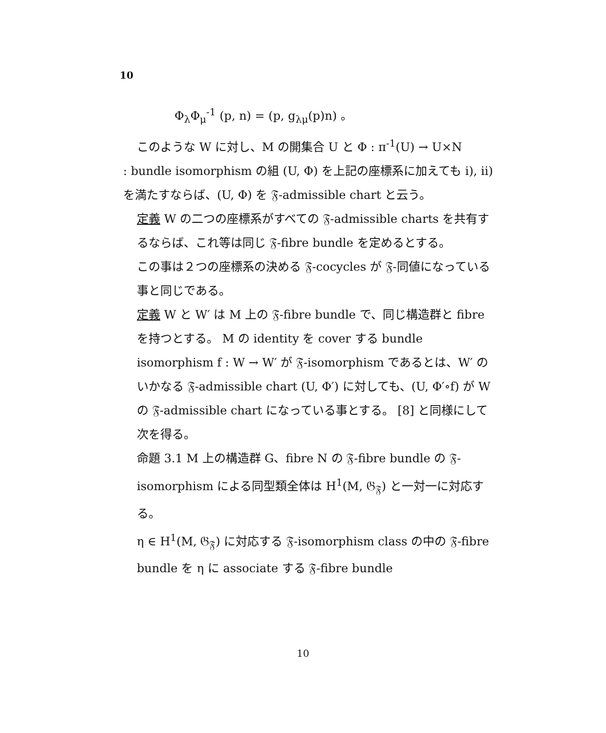10
Φ<sub>λ</sub>Φ<sub>μ</sub><sup>-1</sup> (p, n) = (p, g<sub>λμ</sub>(p)n) 。
このような W に対し、M の開集合 U と Φ : π<sup>-1</sup>(U) → U×N
: bundle isomorphism の組 (U, Φ) を上記の座標系に加えても i), ii) を満たすならば、(U, Φ) を 𝔉-admissible chart と云う。
定義 W の二つの座標系がすべての 𝔉-admissible charts を共有するならば、これ等は同じ 𝔉-fibre bundle を定めるとする。
この事は２つの座標系の決める 𝔉-cocycles が 𝔉-同値になっている事と同じである。
定義 W と W′ は M 上の 𝔉-fibre bundle で、同じ構造群と fibre を持つとする。 M の identity を cover する bundle isomorphism f : W → W′ が 𝔉-isomorphism であるとは、W′ のいかなる 𝔉-admissible chart (U, Φ′) に対しても、(U, Φ′∘f) が W の 𝔉-admissible chart になっている事とする。 [8] と同様にして次を得る。
命題 3.1 M 上の構造群 G、fibre N の 𝔉-fibre bundle の 𝔉-isomorphism による同型類全体は H<sup>1</sup>(M, 𝔊<sub>𝔉</sub>) と一対一に対応する。
η ∈ H<sup>1</sup>(M, 𝔊<sub>𝔉</sub>) に対応する 𝔉-isomorphism class の中の 𝔉-fibre bundle を η に associate する 𝔉-fibre bundle
10